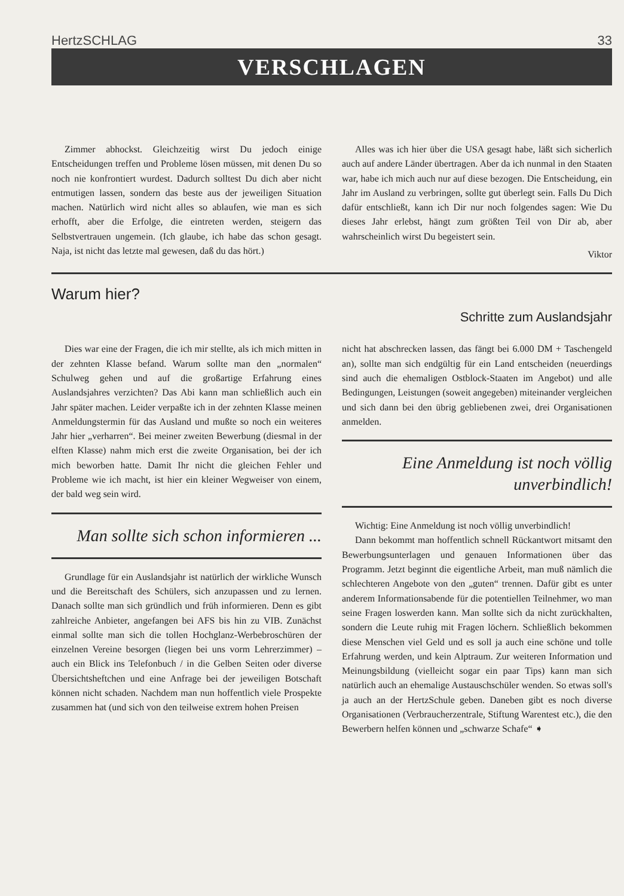HertzSCHLAG 33
VERSCHLAGEN
Zimmer abhockst. Gleichzeitig wirst Du jedoch einige Entscheidungen treffen und Probleme lösen müssen, mit denen Du so noch nie konfrontiert wurdest. Dadurch solltest Du dich aber nicht entmutigen lassen, sondern das beste aus der jeweiligen Situation machen. Natürlich wird nicht alles so ablaufen, wie man es sich erhofft, aber die Erfolge, die eintreten werden, steigern das Selbstvertrauen ungemein. (Ich glaube, ich habe das schon gesagt. Naja, ist nicht das letzte mal gewesen, daß du das hört.)
Alles was ich hier über die USA gesagt habe, läßt sich sicherlich auch auf andere Länder übertragen. Aber da ich nunmal in den Staaten war, habe ich mich auch nur auf diese bezogen. Die Entscheidung, ein Jahr im Ausland zu verbringen, sollte gut überlegt sein. Falls Du Dich dafür entschließt, kann ich Dir nur noch folgendes sagen: Wie Du dieses Jahr erlebst, hängt zum größten Teil von Dir ab, aber wahrscheinlich wirst Du begeistert sein.
Viktor
Warum hier?
Schritte zum Auslandsjahr
Dies war eine der Fragen, die ich mir stellte, als ich mich mitten in der zehnten Klasse befand. Warum sollte man den „normalen“ Schulweg gehen und auf die großartige Erfahrung eines Auslandsjahres verzichten? Das Abi kann man schließlich auch ein Jahr später machen. Leider verpaßte ich in der zehnten Klasse meinen Anmeldungstermin für das Ausland und mußte so noch ein weiteres Jahr hier „verharren“. Bei meiner zweiten Bewerbung (diesmal in der elften Klasse) nahm mich erst die zweite Organisation, bei der ich mich beworben hatte. Damit Ihr nicht die gleichen Fehler und Probleme wie ich macht, ist hier ein kleiner Wegweiser von einem, der bald weg sein wird.
Man sollte sich schon informieren ...
Grundlage für ein Auslandsjahr ist natürlich der wirkliche Wunsch und die Bereitschaft des Schülers, sich anzupassen und zu lernen. Danach sollte man sich gründlich und früh informieren. Denn es gibt zahlreiche Anbieter, angefangen bei AFS bis hin zu VIB. Zunächst einmal sollte man sich die tollen Hochglanz-Werbebroschüren der einzelnen Vereine besorgen (liegen bei uns vorm Lehrerzimmer) – auch ein Blick ins Telefonbuch / in die Gelben Seiten oder diverse Übersichtsheftchen und eine Anfrage bei der jeweiligen Botschaft können nicht schaden. Nachdem man nun hoffentlich viele Prospekte zusammen hat (und sich von den teilweise extrem hohen Preisen
nicht hat abschrecken lassen, das fängt bei 6.000 DM + Taschengeld an), sollte man sich endgültig für ein Land entscheiden (neuerdings sind auch die ehemaligen Ostblock-Staaten im Angebot) und alle Bedingungen, Leistungen (soweit angegeben) miteinander vergleichen und sich dann bei den übrig gebliebenen zwei, drei Organisationen anmelden.
Eine Anmeldung ist noch völlig unverbindlich!
Wichtig: Eine Anmeldung ist noch völlig unverbindlich!
Dann bekommt man hoffentlich schnell Rückantwort mitsamt den Bewerbungsunterlagen und genauen Informationen über das Programm. Jetzt beginnt die eigentliche Arbeit, man muß nämlich die schlechteren Angebote von den „guten“ trennen. Dafür gibt es unter anderem Informationsabende für die potentiellen Teilnehmer, wo man seine Fragen loswerden kann. Man sollte sich da nicht zurückhalten, sondern die Leute ruhig mit Fragen löchern. Schließlich bekommen diese Menschen viel Geld und es soll ja auch eine schöne und tolle Erfahrung werden, und kein Alptraum. Zur weiteren Information und Meinungsbildung (vielleicht sogar ein paar Tips) kann man sich natürlich auch an ehemalige Austauschschüler wenden. So etwas soll's ja auch an der HertzSchule geben. Daneben gibt es noch diverse Organisationen (Verbraucherzentrale, Stiftung Warentest etc.), die den Bewerbern helfen können und „schwarze Schafe“ ➧